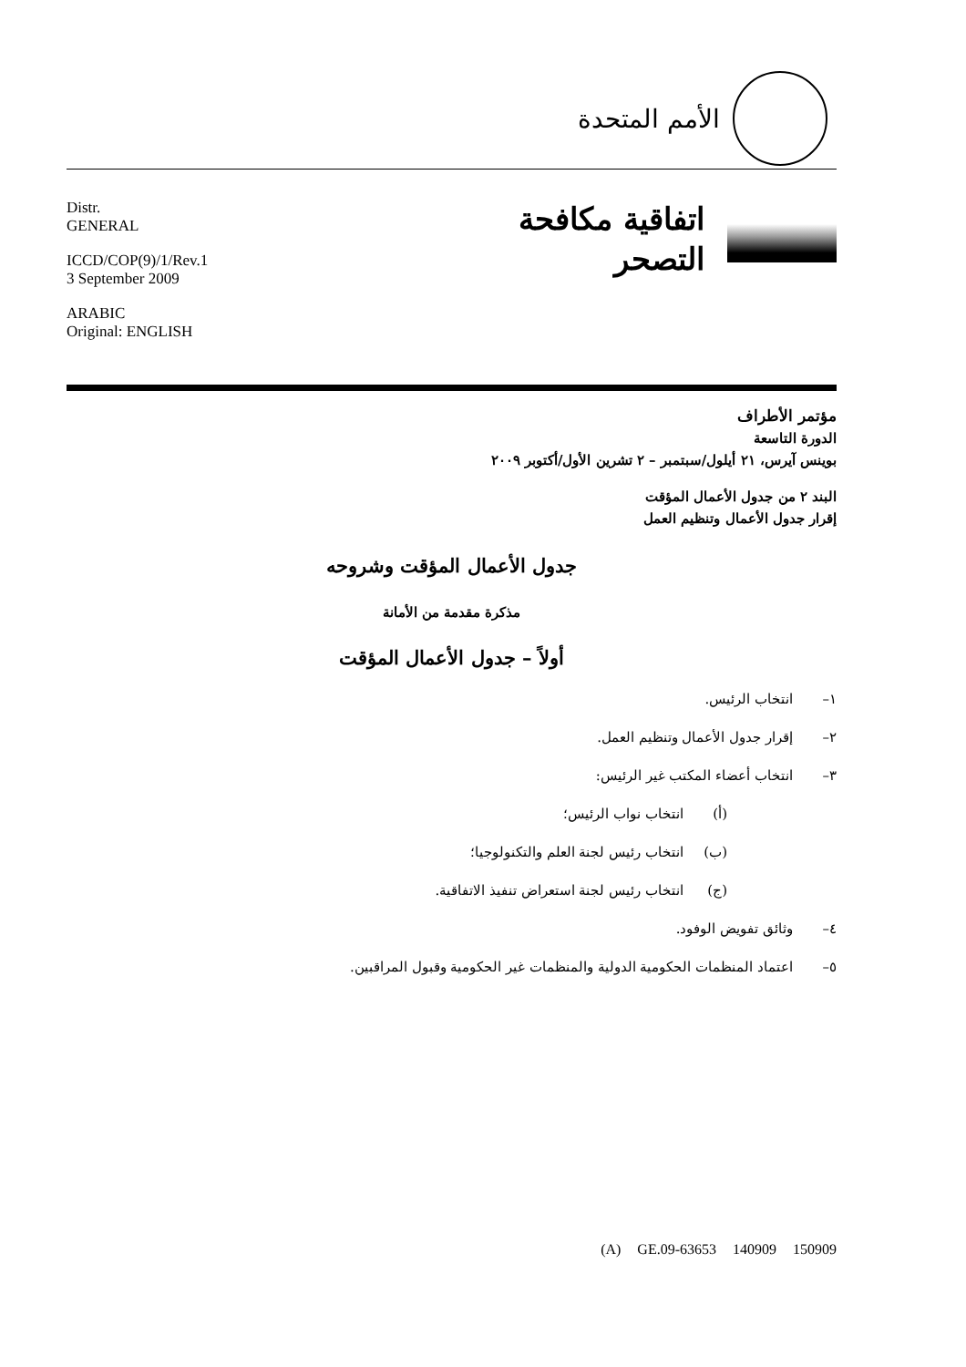الأمم المتحدة
Distr.
GENERAL
ICCD/COP(9)/1/Rev.1
3 September 2009
ARABIC
Original: ENGLISH
اتفاقية مكافحة
التصحر
مؤتمر الأطراف
الدورة التاسعة
بوينس آيرس، ٢١ أيلول/سبتمبر – ٢ تشرين الأول/أكتوبر ٢٠٠٩
البند ٢ من جدول الأعمال المؤقت
إقرار جدول الأعمال وتنظيم العمل
جدول الأعمال المؤقت وشروحه
مذكرة مقدمة من الأمانة
أولاً – جدول الأعمال المؤقت
١– انتخاب الرئيس.
٢– إقرار جدول الأعمال وتنظيم العمل.
٣– انتخاب أعضاء المكتب غير الرئيس:
(أ) انتخاب نواب الرئيس؛
(ب) انتخاب رئيس لجنة العلم والتكنولوجيا؛
(ج) انتخاب رئيس لجنة استعراض تنفيذ الاتفاقية.
٤– وثائق تفويض الوفود.
٥– اعتماد المنظمات الحكومية الدولية والمنظمات غير الحكومية وقبول المراقبين.
(A) GE.09-63653 140909 150909